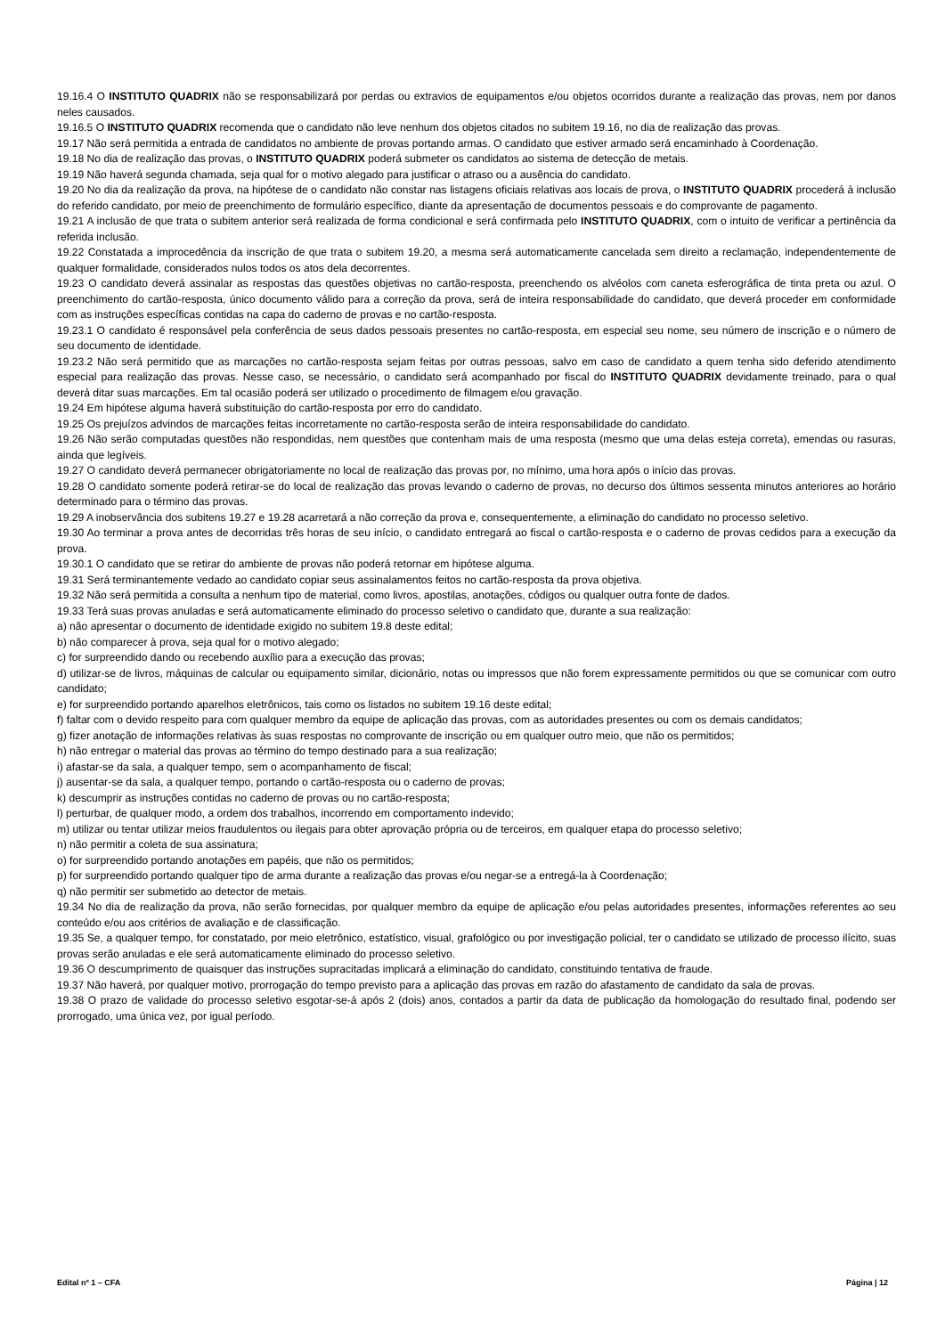19.16.4 O INSTITUTO QUADRIX não se responsabilizará por perdas ou extravios de equipamentos e/ou objetos ocorridos durante a realização das provas, nem por danos neles causados.
19.16.5 O INSTITUTO QUADRIX recomenda que o candidato não leve nenhum dos objetos citados no subitem 19.16, no dia de realização das provas.
19.17 Não será permitida a entrada de candidatos no ambiente de provas portando armas. O candidato que estiver armado será encaminhado à Coordenação.
19.18 No dia de realização das provas, o INSTITUTO QUADRIX poderá submeter os candidatos ao sistema de detecção de metais.
19.19 Não haverá segunda chamada, seja qual for o motivo alegado para justificar o atraso ou a ausência do candidato.
19.20 No dia da realização da prova, na hipótese de o candidato não constar nas listagens oficiais relativas aos locais de prova, o INSTITUTO QUADRIX procederá à inclusão do referido candidato, por meio de preenchimento de formulário específico, diante da apresentação de documentos pessoais e do comprovante de pagamento.
19.21 A inclusão de que trata o subitem anterior será realizada de forma condicional e será confirmada pelo INSTITUTO QUADRIX, com o intuito de verificar a pertinência da referida inclusão.
19.22 Constatada a improcedência da inscrição de que trata o subitem 19.20, a mesma será automaticamente cancelada sem direito a reclamação, independentemente de qualquer formalidade, considerados nulos todos os atos dela decorrentes.
19.23 O candidato deverá assinalar as respostas das questões objetivas no cartão-resposta, preenchendo os alvéolos com caneta esferográfica de tinta preta ou azul. O preenchimento do cartão-resposta, único documento válido para a correção da prova, será de inteira responsabilidade do candidato, que deverá proceder em conformidade com as instruções específicas contidas na capa do caderno de provas e no cartão-resposta.
19.23.1 O candidato é responsável pela conferência de seus dados pessoais presentes no cartão-resposta, em especial seu nome, seu número de inscrição e o número de seu documento de identidade.
19.23.2 Não será permitido que as marcações no cartão-resposta sejam feitas por outras pessoas, salvo em caso de candidato a quem tenha sido deferido atendimento especial para realização das provas. Nesse caso, se necessário, o candidato será acompanhado por fiscal do INSTITUTO QUADRIX devidamente treinado, para o qual deverá ditar suas marcações. Em tal ocasião poderá ser utilizado o procedimento de filmagem e/ou gravação.
19.24 Em hipótese alguma haverá substituição do cartão-resposta por erro do candidato.
19.25 Os prejuízos advindos de marcações feitas incorretamente no cartão-resposta serão de inteira responsabilidade do candidato.
19.26 Não serão computadas questões não respondidas, nem questões que contenham mais de uma resposta (mesmo que uma delas esteja correta), emendas ou rasuras, ainda que legíveis.
19.27 O candidato deverá permanecer obrigatoriamente no local de realização das provas por, no mínimo, uma hora após o início das provas.
19.28 O candidato somente poderá retirar-se do local de realização das provas levando o caderno de provas, no decurso dos últimos sessenta minutos anteriores ao horário determinado para o término das provas.
19.29 A inobservância dos subitens 19.27 e 19.28 acarretará a não correção da prova e, consequentemente, a eliminação do candidato no processo seletivo.
19.30 Ao terminar a prova antes de decorridas três horas de seu início, o candidato entregará ao fiscal o cartão-resposta e o caderno de provas cedidos para a execução da prova.
19.30.1 O candidato que se retirar do ambiente de provas não poderá retornar em hipótese alguma.
19.31 Será terminantemente vedado ao candidato copiar seus assinalamentos feitos no cartão-resposta da prova objetiva.
19.32 Não será permitida a consulta a nenhum tipo de material, como livros, apostilas, anotações, códigos ou qualquer outra fonte de dados.
19.33 Terá suas provas anuladas e será automaticamente eliminado do processo seletivo o candidato que, durante a sua realização:
a) não apresentar o documento de identidade exigido no subitem 19.8 deste edital;
b) não comparecer à prova, seja qual for o motivo alegado;
c) for surpreendido dando ou recebendo auxílio para a execução das provas;
d) utilizar-se de livros, máquinas de calcular ou equipamento similar, dicionário, notas ou impressos que não forem expressamente permitidos ou que se comunicar com outro candidato;
e) for surpreendido portando aparelhos eletrônicos, tais como os listados no subitem 19.16 deste edital;
f) faltar com o devido respeito para com qualquer membro da equipe de aplicação das provas, com as autoridades presentes ou com os demais candidatos;
g) fizer anotação de informações relativas às suas respostas no comprovante de inscrição ou em qualquer outro meio, que não os permitidos;
h) não entregar o material das provas ao término do tempo destinado para a sua realização;
i) afastar-se da sala, a qualquer tempo, sem o acompanhamento de fiscal;
j) ausentar-se da sala, a qualquer tempo, portando o cartão-resposta ou o caderno de provas;
k) descumprir as instruções contidas no caderno de provas ou no cartão-resposta;
l) perturbar, de qualquer modo, a ordem dos trabalhos, incorrendo em comportamento indevido;
m) utilizar ou tentar utilizar meios fraudulentos ou ilegais para obter aprovação própria ou de terceiros, em qualquer etapa do processo seletivo;
n) não permitir a coleta de sua assinatura;
o) for surpreendido portando anotações em papéis, que não os permitidos;
p) for surpreendido portando qualquer tipo de arma durante a realização das provas e/ou negar-se a entregá-la à Coordenação;
q) não permitir ser submetido ao detector de metais.
19.34 No dia de realização da prova, não serão fornecidas, por qualquer membro da equipe de aplicação e/ou pelas autoridades presentes, informações referentes ao seu conteúdo e/ou aos critérios de avaliação e de classificação.
19.35 Se, a qualquer tempo, for constatado, por meio eletrônico, estatístico, visual, grafológico ou por investigação policial, ter o candidato se utilizado de processo ilícito, suas provas serão anuladas e ele será automaticamente eliminado do processo seletivo.
19.36 O descumprimento de quaisquer das instruções supracitadas implicará a eliminação do candidato, constituindo tentativa de fraude.
19.37 Não haverá, por qualquer motivo, prorrogação do tempo previsto para a aplicação das provas em razão do afastamento de candidato da sala de provas.
19.38 O prazo de validade do processo seletivo esgotar-se-á após 2 (dois) anos, contados a partir da data de publicação da homologação do resultado final, podendo ser prorrogado, uma única vez, por igual período.
Edital nº 1 – CFA Página | 12